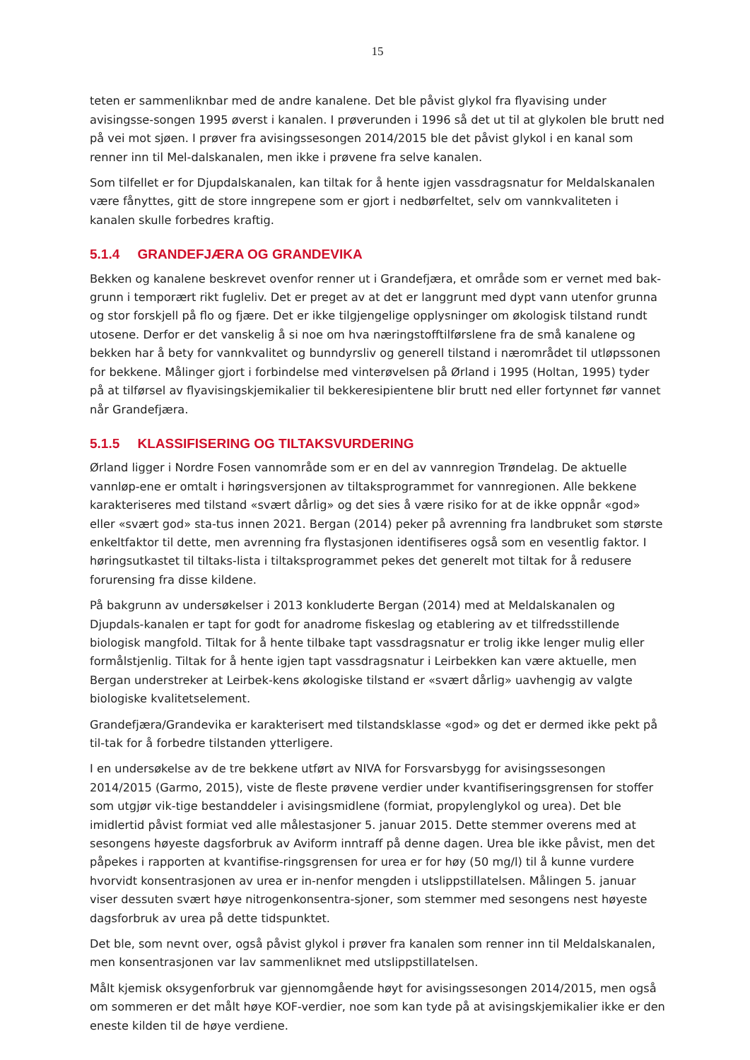15
teten er sammenliknbar med de andre kanalene. Det ble påvist glykol fra flyavising under avisingsse-songen 1995 øverst i kanalen. I prøverunden i 1996 så det ut til at glykolen ble brutt ned på vei mot sjøen. I prøver fra avisingssesongen 2014/2015 ble det påvist glykol i en kanal som renner inn til Mel-dalskanalen, men ikke i prøvene fra selve kanalen.
Som tilfellet er for Djupdalskanalen, kan tiltak for å hente igjen vassdragsnatur for Meldalskanalen være fånyttes, gitt de store inngrepene som er gjort i nedbørfeltet, selv om vannkvaliteten i kanalen skulle forbedres kraftig.
5.1.4 GRANDEFJÆRA OG GRANDEVIKA
Bekken og kanalene beskrevet ovenfor renner ut i Grandefjæra, et område som er vernet med bak-grunn i temporært rikt fugleliv. Det er preget av at det er langgrunt med dypt vann utenfor grunna og stor forskjell på flo og fjære. Det er ikke tilgjengelige opplysninger om økologisk tilstand rundt utosene. Derfor er det vanskelig å si noe om hva næringstofftilførslene fra de små kanalene og bekken har å bety for vannkvalitet og bunndyrsliv og generell tilstand i nærområdet til utløpssonen for bekkene. Målinger gjort i forbindelse med vinterøvelsen på Ørland i 1995 (Holtan, 1995) tyder på at tilførsel av flyavisingskjemikalier til bekkeresipientene blir brutt ned eller fortynnet før vannet når Grandefjæra.
5.1.5 KLASSIFISERING OG TILTAKSVURDERING
Ørland ligger i Nordre Fosen vannområde som er en del av vannregion Trøndelag. De aktuelle vannløp-ene er omtalt i høringsversjonen av tiltaksprogrammet for vannregionen. Alle bekkene karakteriseres med tilstand «svært dårlig» og det sies å være risiko for at de ikke oppnår «god» eller «svært god» sta-tus innen 2021. Bergan (2014) peker på avrenning fra landbruket som største enkeltfaktor til dette, men avrenning fra flystasjonen identifiseres også som en vesentlig faktor. I høringsutkastet til tiltaks-lista i tiltaksprogrammet pekes det generelt mot tiltak for å redusere forurensing fra disse kildene.
På bakgrunn av undersøkelser i 2013 konkluderte Bergan (2014) med at Meldalskanalen og Djupdals-kanalen er tapt for godt for anadrome fiskeslag og etablering av et tilfredsstillende biologisk mangfold. Tiltak for å hente tilbake tapt vassdragsnatur er trolig ikke lenger mulig eller formålstjenlig. Tiltak for å hente igjen tapt vassdragsnatur i Leirbekken kan være aktuelle, men Bergan understreker at Leirbek-kens økologiske tilstand er «svært dårlig» uavhengig av valgte biologiske kvalitetselement.
Grandefjæra/Grandevika er karakterisert med tilstandsklasse «god» og det er dermed ikke pekt på til-tak for å forbedre tilstanden ytterligere.
I en undersøkelse av de tre bekkene utført av NIVA for Forsvarsbygg for avisingssesongen 2014/2015 (Garmo, 2015), viste de fleste prøvene verdier under kvantifiseringsgrensen for stoffer som utgjør vik-tige bestanddeler i avisingsmidlene (formiat, propylenglykol og urea). Det ble imidlertid påvist formiat ved alle målestasjoner 5. januar 2015. Dette stemmer overens med at sesongens høyeste dagsforbruk av Aviform inntraff på denne dagen. Urea ble ikke påvist, men det påpekes i rapporten at kvantifise-ringsgrensen for urea er for høy (50 mg/l) til å kunne vurdere hvorvidt konsentrasjonen av urea er in-nenfor mengden i utslippstillatelsen. Målingen 5. januar viser dessuten svært høye nitrogenkonsentra-sjoner, som stemmer med sesongens nest høyeste dagsforbruk av urea på dette tidspunktet.
Det ble, som nevnt over, også påvist glykol i prøver fra kanalen som renner inn til Meldalskanalen, men konsentrasjonen var lav sammenliknet med utslippstillatelsen.
Målt kjemisk oksygenforbruk var gjennomgående høyt for avisingssesongen 2014/2015, men også om sommeren er det målt høye KOF-verdier, noe som kan tyde på at avisingskjemikalier ikke er den eneste kilden til de høye verdiene.